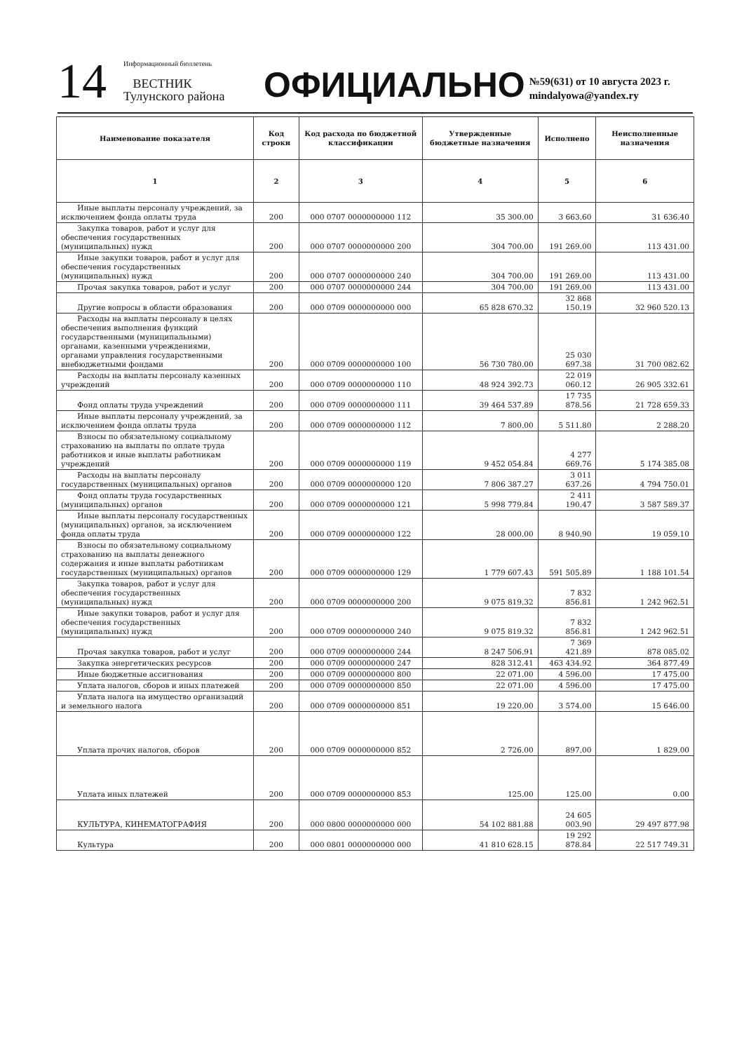14
Информационный бюллетень
ВЕСТНИК
Тулунского района
ОФИЦИАЛЬНО
№59(631) от 10 августа 2023 г.
mindalyowa@yandex.ry
| Наименование показателя | Код строки | Код расхода по бюджетной классификации | Утвержденные бюджетные назначения | Исполнено | Неисполненные назначения |
| --- | --- | --- | --- | --- | --- |
| 1 | 2 | 3 | 4 | 5 | 6 |
| Иные выплаты персоналу учреждений, за исключением фонда оплаты труда | 200 | 000 0707 0000000000 112 | 35 300.00 | 3 663.60 | 31 636.40 |
| Закупка товаров, работ и услуг для обеспечения государственных (муниципальных) нужд | 200 | 000 0707 0000000000 200 | 304 700.00 | 191 269.00 | 113 431.00 |
| Иные закупки товаров, работ и услуг для обеспечения государственных (муниципальных) нужд | 200 | 000 0707 0000000000 240 | 304 700.00 | 191 269.00 | 113 431.00 |
| Прочая закупка товаров, работ и услуг | 200 | 000 0707 0000000000 244 | 304 700.00 | 191 269.00 | 113 431.00 |
| Другие вопросы в области образования | 200 | 000 0709 0000000000 000 | 65 828 670.32 | 32 868 150.19 | 32 960 520.13 |
| Расходы на выплаты персоналу в целях обеспечения выполнения функций государственными (муниципальными) органами, казенными учреждениями, органами управления государственными внебюджетными фондами | 200 | 000 0709 0000000000 100 | 56 730 780.00 | 25 030 697.38 | 31 700 082.62 |
| Расходы на выплаты персоналу казенных учреждений | 200 | 000 0709 0000000000 110 | 48 924 392.73 | 22 019 060.12 | 26 905 332.61 |
| Фонд оплаты труда учреждений | 200 | 000 0709 0000000000 111 | 39 464 537.89 | 17 735 878.56 | 21 728 659.33 |
| Иные выплаты персоналу учреждений, за исключением фонда оплаты труда | 200 | 000 0709 0000000000 112 | 7 800.00 | 5 511.80 | 2 288.20 |
| Взносы по обязательному социальному страхованию на выплаты по оплате труда работников и иные выплаты работникам учреждений | 200 | 000 0709 0000000000 119 | 9 452 054.84 | 4 277 669.76 | 5 174 385.08 |
| Расходы на выплаты персоналу государственных (муниципальных) органов | 200 | 000 0709 0000000000 120 | 7 806 387.27 | 3 011 637.26 | 4 794 750.01 |
| Фонд оплаты труда государственных (муниципальных) органов | 200 | 000 0709 0000000000 121 | 5 998 779.84 | 2 411 190.47 | 3 587 589.37 |
| Иные выплаты персоналу государственных (муниципальных) органов, за исключением фонда оплаты труда | 200 | 000 0709 0000000000 122 | 28 000.00 | 8 940.90 | 19 059.10 |
| Взносы по обязательному социальному страхованию на выплаты денежного содержания и иные выплаты работникам государственных (муниципальных) органов | 200 | 000 0709 0000000000 129 | 1 779 607.43 | 591 505.89 | 1 188 101.54 |
| Закупка товаров, работ и услуг для обеспечения государственных (муниципальных) нужд | 200 | 000 0709 0000000000 200 | 9 075 819.32 | 7 832 856.81 | 1 242 962.51 |
| Иные закупки товаров, работ и услуг для обеспечения государственных (муниципальных) нужд | 200 | 000 0709 0000000000 240 | 9 075 819.32 | 7 832 856.81 | 1 242 962.51 |
| Прочая закупка товаров, работ и услуг | 200 | 000 0709 0000000000 244 | 8 247 506.91 | 7 369 421.89 | 878 085.02 |
| Закупка энергетических ресурсов | 200 | 000 0709 0000000000 247 | 828 312.41 | 463 434.92 | 364 877.49 |
| Иные бюджетные ассигнования | 200 | 000 0709 0000000000 800 | 22 071.00 | 4 596.00 | 17 475.00 |
| Уплата налогов, сборов и иных платежей | 200 | 000 0709 0000000000 850 | 22 071.00 | 4 596.00 | 17 475.00 |
| Уплата налога на имущество организаций и земельного налога | 200 | 000 0709 0000000000 851 | 19 220.00 | 3 574.00 | 15 646.00 |
| Уплата прочих налогов, сборов | 200 | 000 0709 0000000000 852 | 2 726.00 | 897.00 | 1 829.00 |
| Уплата иных платежей | 200 | 000 0709 0000000000 853 | 125.00 | 125.00 | 0.00 |
| КУЛЬТУРА, КИНЕМАТОГРАФИЯ | 200 | 000 0800 0000000000 000 | 54 102 881.88 | 24 605 003.90 | 29 497 877.98 |
| Культура | 200 | 000 0801 0000000000 000 | 41 810 628.15 | 19 292 878.84 | 22 517 749.31 |